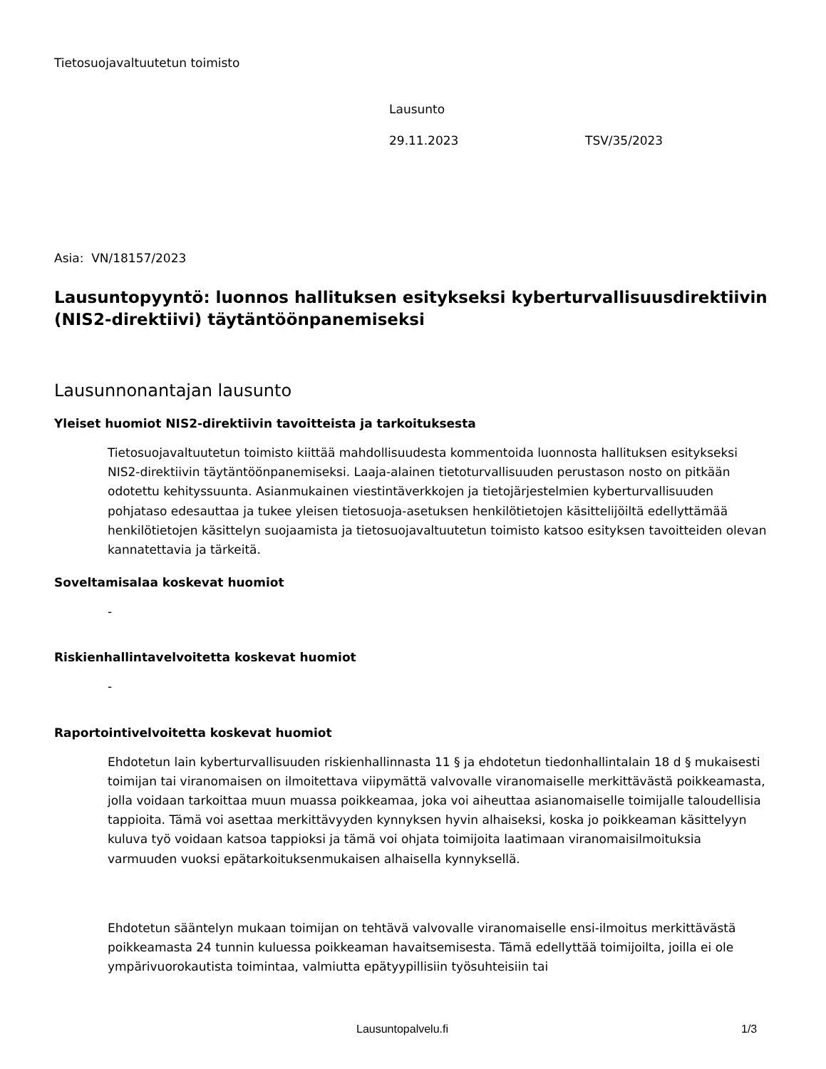Tietosuojavaltuutetun toimisto
Lausunto
29.11.2023 TSV/35/2023
Asia: VN/18157/2023
Lausuntopyyntö: luonnos hallituksen esitykseksi kyberturvallisuusdirektiivin (NIS2-direktiivi) täytäntöönpanemiseksi
Lausunnonantajan lausunto
Yleiset huomiot NIS2-direktiivin tavoitteista ja tarkoituksesta
Tietosuojavaltuutetun toimisto kiittää mahdollisuudesta kommentoida luonnosta hallituksen esitykseksi NIS2-direktiivin täytäntöönpanemiseksi. Laaja-alainen tietoturvallisuuden perustason nosto on pitkään odotettu kehityssuunta. Asianmukainen viestintäverkkojen ja tietojärjestelmien kyberturvallisuuden pohjataso edesauttaa ja tukee yleisen tietosuoja-asetuksen henkilötietojen käsittelijöiltä edellyttämää henkilötietojen käsittelyn suojaamista ja tietosuojavaltuutetun toimisto katsoo esityksen tavoitteiden olevan kannatettavia ja tärkeitä.
Soveltamisalaa koskevat huomiot
-
Riskienhallintavelvoitetta koskevat huomiot
-
Raportointivelvoitetta koskevat huomiot
Ehdotetun lain kyberturvallisuuden riskienhallinnasta 11 § ja ehdotetun tiedonhallintalain 18 d § mukaisesti toimijan tai viranomaisen on ilmoitettava viipymättä valvovalle viranomaiselle merkittävästä poikkeamasta, jolla voidaan tarkoittaa muun muassa poikkeamaa, joka voi aiheuttaa asianomaiselle toimijalle taloudellisia tappioita. Tämä voi asettaa merkittävyyden kynnyksen hyvin alhaiseksi, koska jo poikkeaman käsittelyyn kuluva työ voidaan katsoa tappioksi ja tämä voi ohjata toimijoita laatimaan viranomaisilmoituksia varmuuden vuoksi epätarkoituksenmukaisen alhaisella kynnyksellä.
Ehdotetun sääntelyn mukaan toimijan on tehtävä valvovalle viranomaiselle ensi-ilmoitus merkittävästä poikkeamasta 24 tunnin kuluessa poikkeaman havaitsemisesta. Tämä edellyttää toimijoilta, joilla ei ole ympärivuorokautista toimintaa, valmiutta epätyypillisiin työsuhteisiin tai
Lausuntopalvelu.fi 1/3